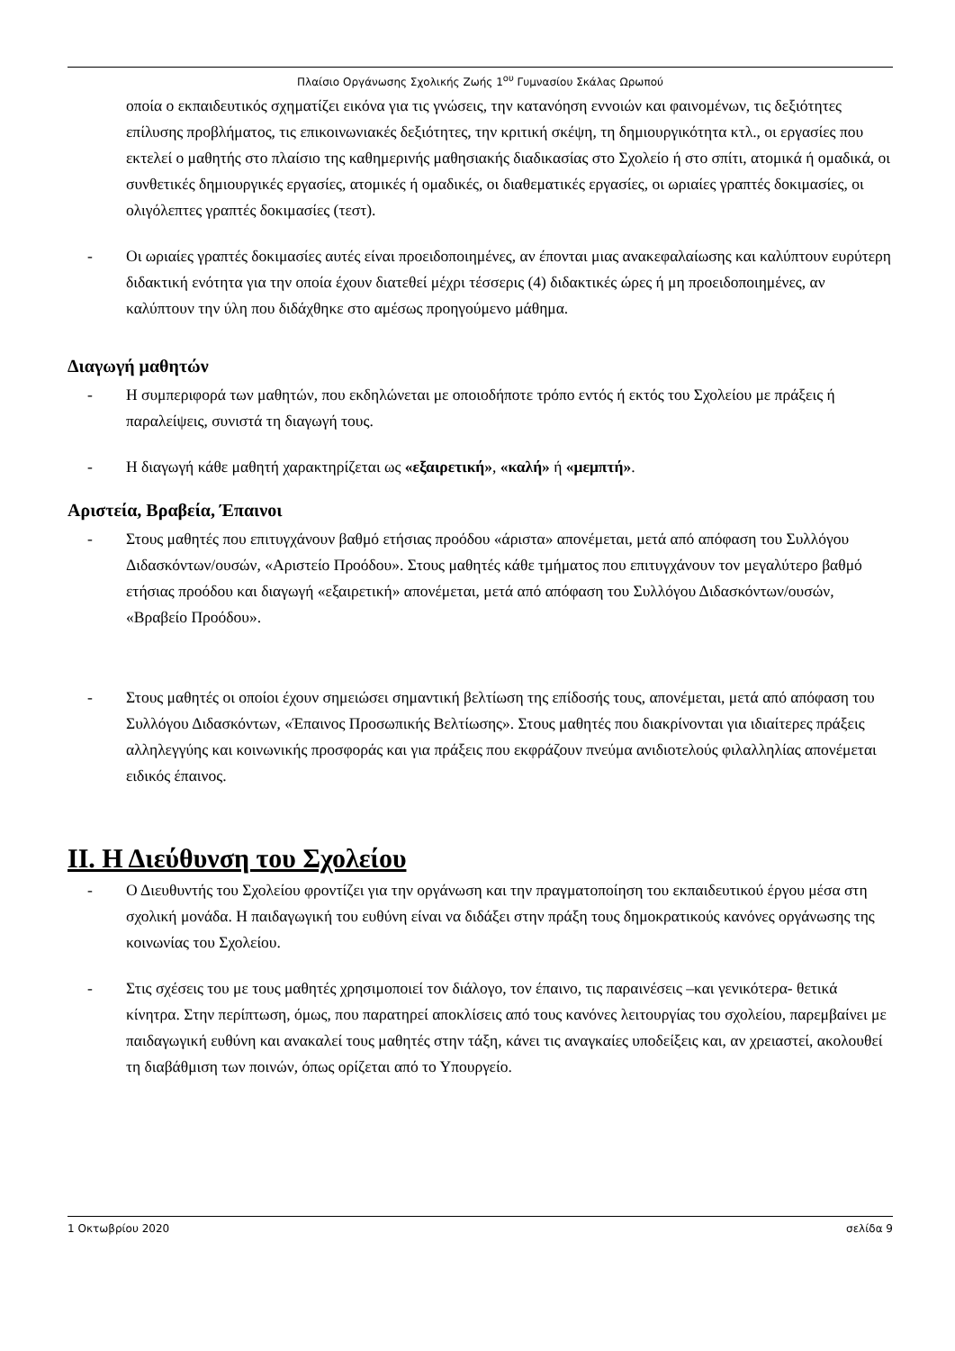Πλαίσιο Οργάνωσης Σχολικής Ζωής 1<sup>ου</sup> Γυμνασίου Σκάλας Ωρωπού
οποία ο εκπαιδευτικός σχηματίζει εικόνα για τις γνώσεις, την κατανόηση εννοιών και φαινομένων, τις δεξιότητες επίλυσης προβλήματος, τις επικοινωνιακές δεξιότητες, την κριτική σκέψη, τη δημιουργικότητα κτλ., οι εργασίες που εκτελεί ο μαθητής στο πλαίσιο της καθημερινής μαθησιακής διαδικασίας στο Σχολείο ή στο σπίτι, ατομικά ή ομαδικά, οι συνθετικές δημιουργικές εργασίες, ατομικές ή ομαδικές, οι διαθεματικές εργασίες, οι ωριαίες γραπτές δοκιμασίες, οι ολιγόλεπτες γραπτές δοκιμασίες (τεστ).
- Οι ωριαίες γραπτές δοκιμασίες αυτές είναι προειδοποιημένες, αν έπονται μιας ανακεφαλαίωσης και καλύπτουν ευρύτερη διδακτική ενότητα για την οποία έχουν διατεθεί μέχρι τέσσερις (4) διδακτικές ώρες ή μη προειδοποιημένες, αν καλύπτουν την ύλη που διδάχθηκε στο αμέσως προηγούμενο μάθημα.
Διαγωγή μαθητών
- Η συμπεριφορά των μαθητών, που εκδηλώνεται με οποιοδήποτε τρόπο εντός ή εκτός του Σχολείου με πράξεις ή παραλείψεις, συνιστά τη διαγωγή τους.
- Η διαγωγή κάθε μαθητή χαρακτηρίζεται ως «εξαιρετική», «καλή» ή «μεμπτή».
Αριστεία, Βραβεία, Έπαινοι
- Στους μαθητές που επιτυγχάνουν βαθμό ετήσιας προόδου «άριστα» απονέμεται, μετά από απόφαση του Συλλόγου Διδασκόντων/ουσών, «Αριστείο Προόδου». Στους μαθητές κάθε τμήματος που επιτυγχάνουν τον μεγαλύτερο βαθμό ετήσιας προόδου και διαγωγή «εξαιρετική» απονέμεται, μετά από απόφαση του Συλλόγου Διδασκόντων/ουσών, «Βραβείο Προόδου».
- Στους μαθητές οι οποίοι έχουν σημειώσει σημαντική βελτίωση της επίδοσής τους, απονέμεται, μετά από απόφαση του Συλλόγου Διδασκόντων, «Έπαινος Προσωπικής Βελτίωσης». Στους μαθητές που διακρίνονται για ιδιαίτερες πράξεις αλληλεγγύης και κοινωνικής προσφοράς και για πράξεις που εκφράζουν πνεύμα ανιδιοτελούς φιλαλληλίας απονέμεται ειδικός έπαινος.
ΙΙ. Η Διεύθυνση του Σχολείου
- Ο Διευθυντής του Σχολείου φροντίζει για την οργάνωση και την πραγματοποίηση του εκπαιδευτικού έργου μέσα στη σχολική μονάδα. Η παιδαγωγική του ευθύνη είναι να διδάξει στην πράξη τους δημοκρατικούς κανόνες οργάνωσης της κοινωνίας του Σχολείου.
- Στις σχέσεις του με τους μαθητές χρησιμοποιεί τον διάλογο, τον έπαινο, τις παραινέσεις –και γενικότερα- θετικά κίνητρα. Στην περίπτωση, όμως, που παρατηρεί αποκλίσεις από τους κανόνες λειτουργίας του σχολείου, παρεμβαίνει με παιδαγωγική ευθύνη και ανακαλεί τους μαθητές στην τάξη, κάνει τις αναγκαίες υποδείξεις και, αν χρειαστεί, ακολουθεί τη διαβάθμιση των ποινών, όπως ορίζεται από το Υπουργείο.
1 Οκτωβρίου 2020 σελίδα 9